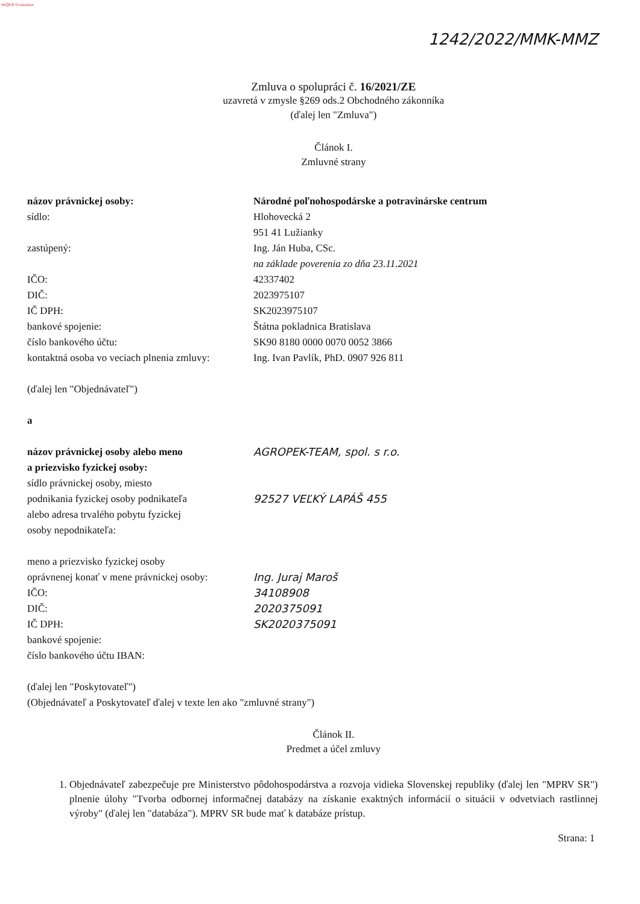HiQPdf Evaluation
1242/2022/MMK-MMZ
Zmluva o spolupráci č. 16/2021/ZE
uzavretá v zmysle §269 ods.2 Obchodného zákonníka
(ďalej len "Zmluva")
Článok I.
Zmluvné strany
| názov právnickej osoby: | Národné poľnohospodárske a potravinárske centrum |
| sídlo: | Hlohovecká 2 |
| | 951 41 Lužianky |
| zastúpený: | Ing. Ján Huba, CSc. |
| | na základe poverenia zo dňa 23.11.2021 |
| IČO: | 42337402 |
| DIČ: | 2023975107 |
| IČ DPH: | SK2023975107 |
| bankové spojenie: | Štátna pokladnica Bratislava |
| číslo bankového účtu: | SK90 8180 0000 0070 0052 3866 |
| kontaktná osoba vo veciach plnenia zmluvy: | Ing. Ivan Pavlík, PhD. 0907 926 811 |
(ďalej len "Objednávateľ")
a
| názov právnickej osoby alebo meno a priezvisko fyzickej osoby: | AGROPEK-TEAM, spol. s r.o. |
| sídlo právnickej osoby, miesto podnikania fyzickej osoby podnikateľa alebo adresa trvalého pobytu fyzickej osoby nepodnikateľa: | 92527 VEĽKÝ LAPÁŠ 455 |
| meno a priezvisko fyzickej osoby oprávnenej konať v mene právnickej osoby: | Ing. Juraj Maroš |
| IČO: | 34108908 |
| DIČ: | 2020375091 |
| IČ DPH: | SK2020375091 |
| bankové spojenie: | |
| číslo bankového účtu IBAN: | |
(ďalej len "Poskytovateľ")
(Objednávateľ a Poskytovateľ ďalej v texte len ako "zmluvné strany")
Článok II.
Predmet a účel zmluvy
1. Objednávateľ zabezpečuje pre Ministerstvo pôdohospodárstva a rozvoja vidieka Slovenskej republiky (ďalej len "MPRV SR") plnenie úlohy "Tvorba odbornej informačnej databázy na získanie exaktných informácií o situácii v odvetviach rastlinnej výroby" (ďalej len "databáza"). MPRV SR bude mať k databáze prístup.
Strana: 1